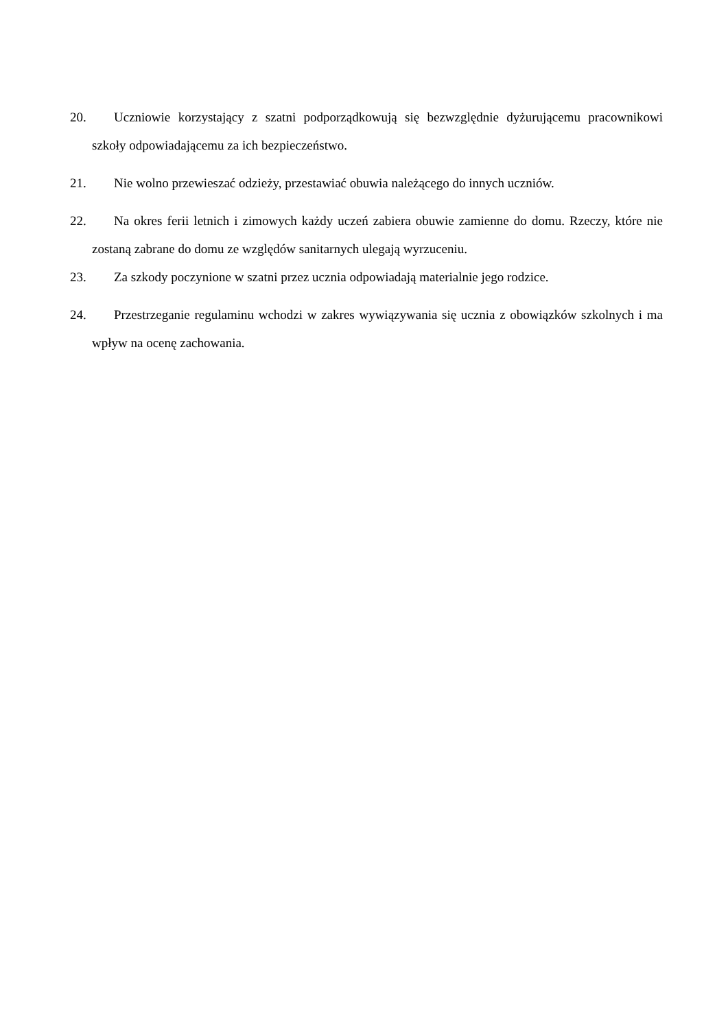20. Uczniowie korzystający z szatni podporządkowują się bezwzględnie dyżurującemu pracownikowi szkoły odpowiadającemu za ich bezpieczeństwo.
21. Nie wolno przewieszać odzieży, przestawiać obuwia należącego do innych uczniów.
22. Na okres ferii letnich i zimowych każdy uczeń zabiera obuwie zamienne do domu. Rzeczy, które nie zostaną zabrane do domu ze względów sanitarnych ulegają wyrzuceniu.
23. Za szkody poczynione w szatni przez ucznia odpowiadają materialnie jego rodzice.
24. Przestrzeganie regulaminu wchodzi w zakres wywiązywania się ucznia z obowiązków szkolnych i ma wpływ na ocenę zachowania.